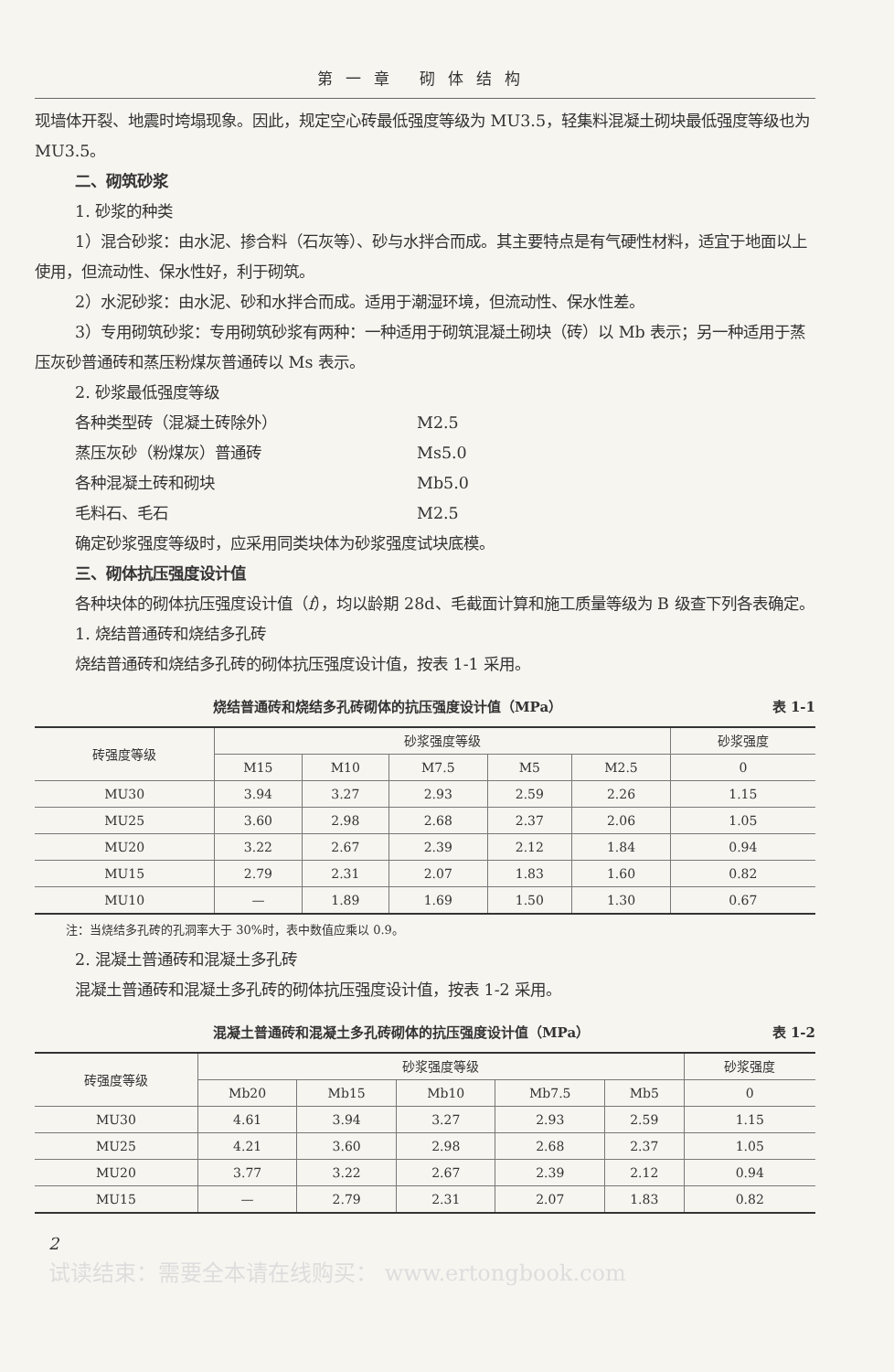第一章 砌体结构
现墙体开裂、地震时垮塌现象。因此，规定空心砖最低强度等级为 MU3.5，轻集料混凝土砌块最低强度等级也为 MU3.5。
二、砌筑砂浆
1. 砂浆的种类
1）混合砂浆：由水泥、掺合料（石灰等）、砂与水拌合而成。其主要特点是有气硬性材料，适宜于地面以上使用，但流动性、保水性好，利于砌筑。
2）水泥砂浆：由水泥、砂和水拌合而成。适用于潮湿环境，但流动性、保水性差。
3）专用砌筑砂浆：专用砌筑砂浆有两种：一种适用于砌筑混凝土砌块（砖）以 Mb 表示；另一种适用于蒸压灰砂普通砖和蒸压粉煤灰普通砖以 Ms 表示。
2. 砂浆最低强度等级
各种类型砖（混凝土砖除外） M2.5
蒸压灰砂（粉煤灰）普通砖 Ms5.0
各种混凝土砖和砌块 Mb5.0
毛料石、毛石 M2.5
确定砂浆强度等级时，应采用同类块体为砂浆强度试块底模。
三、砌体抗压强度设计值
各种块体的砌体抗压强度设计值（f），均以龄期 28d、毛截面计算和施工质量等级为 B 级查下列各表确定。
1. 烧结普通砖和烧结多孔砖
烧结普通砖和烧结多孔砖的砌体抗压强度设计值，按表 1-1 采用。
烧结普通砖和烧结多孔砖砌体的抗压强度设计值（MPa） 表 1-1
| 砖强度等级 | 砂浆强度等级 | | | | | 砂浆强度 |
| --- | --- | --- | --- | --- | --- | --- |
| | M15 | M10 | M7.5 | M5 | M2.5 | 0 |
| MU30 | 3.94 | 3.27 | 2.93 | 2.59 | 2.26 | 1.15 |
| MU25 | 3.60 | 2.98 | 2.68 | 2.37 | 2.06 | 1.05 |
| MU20 | 3.22 | 2.67 | 2.39 | 2.12 | 1.84 | 0.94 |
| MU15 | 2.79 | 2.31 | 2.07 | 1.83 | 1.60 | 0.82 |
| MU10 | — | 1.89 | 1.69 | 1.50 | 1.30 | 0.67 |
注：当烧结多孔砖的孔洞率大于 30%时，表中数值应乘以 0.9。
2. 混凝土普通砖和混凝土多孔砖
混凝土普通砖和混凝土多孔砖的砌体抗压强度设计值，按表 1-2 采用。
混凝土普通砖和混凝土多孔砖砌体的抗压强度设计值（MPa） 表 1-2
| 砖强度等级 | 砂浆强度等级 | | | | | 砂浆强度 |
| --- | --- | --- | --- | --- | --- | --- |
| | Mb20 | Mb15 | Mb10 | Mb7.5 | Mb5 | 0 |
| MU30 | 4.61 | 3.94 | 3.27 | 2.93 | 2.59 | 1.15 |
| MU25 | 4.21 | 3.60 | 2.98 | 2.68 | 2.37 | 1.05 |
| MU20 | 3.77 | 3.22 | 2.67 | 2.39 | 2.12 | 0.94 |
| MU15 | — | 2.79 | 2.31 | 2.07 | 1.83 | 0.82 |
2
试读结束：需要全本请在线购买： www.ertongbook.com